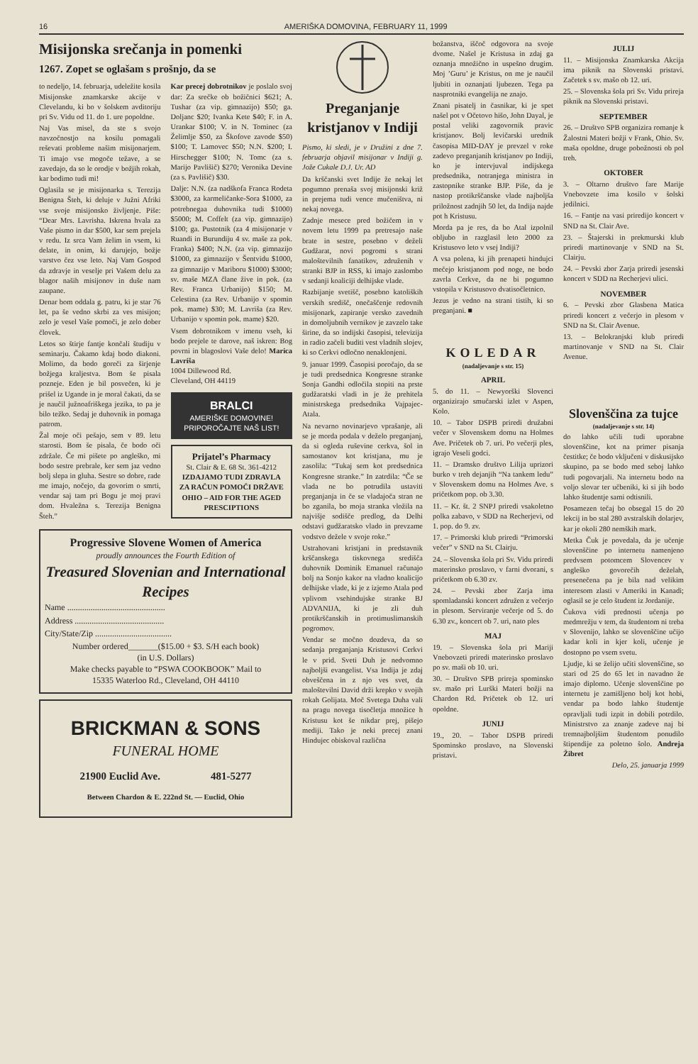16 AMERIŠKA DOMOVINA, FEBRUARY 11, 1999
Misijonska srečanja in pomenki
1267. Zopet se oglašam s prošnjo, da se
to nedeljo, 14. februarja, udeležite kosila Misijonske znamkarske akcije v Clevelandu, ki bo v šolskem avditoriju pri Sv. Vidu od 11. do 1. ure popoldne.
Naj Vas misel, da ste s svojo navzočnostjo na kosilu pomagali reševati probleme našim misijonarjem. Ti imajo vse mogoče težave, a se zavedajo, da so le orodje v božjih rokah, kar bodimo tudi mi!
Oglasila se je misijonarka s. Terezija Benigna Šteh, ki deluje v Južni Afriki vse svoje misijonsko življenje. Piše: “Dear Mrs. Lavrisha. Iskrena hvala za Vaše pismo in dar $500, kar sem prejela v redu. Iz srca Vam želim in vsem, ki delate, in onim, ki darujejo, božje varstvo čez vse leto. Naj Vam Gospod da zdravje in veselje pri Vašem delu za blagor naših misijonov in duše nam zaupane.
Denar bom oddala g. patru, ki je star 76 let, pa še vedno skrbi za ves misijon; zelo je vesel Vaše pomoči, je zelo dober človek.
Letos so štirje fantje končali študiju v seminarju. Čakamo kdaj bodo diakoni. Molimo, da bodo goreči za širjenje božjega kraljestva. Bom še pisala pozneje. Eden je bil posvečen, ki je prišel iz Ugande in je moral čakati, da se je naučil južnoafriškega jezika, to pa je bilo težko. Sedaj je duhovnik in pomaga patrom.
Žal moje oči pešajo, sem v 89. letu starosti. Bom še pisala, če bodo oči zdržale. Če mi pišete po angleško, mi bodo sestre prebrale, ker sem jaz vedno bolj slepa in gluha. Sestre so dobre, rade me imajo, nočejo, da govorim o smrti, vendar saj tam pri Bogu je moj pravi dom. Hvaležna s. Terezija Benigna Šteh.”
Kar precej dobrotnikov je poslalo svoj dar: Za srečke ob božičnici $621; A. Tushar (za vip. gimnazijo) $50; ga. Doljanc $20; Ivanka Kete $40; F. in A. Urankar $100; V. in N. Tominec (za Želimlje $50, za Škofove zavode $50) $100; T. Lamovec $50; N.N. $200; I. Hirschegger $100; N. Tomc (za s. Marijo Pavlišič) $270; Veronika Devine (za s. Pavlišič) $30.
Dalje: N.N. (za nadškofa Franca Rodeta $3000, za karmeličanke-Sora $1000, za potrebnegaa duhovnika tudi $1000) $5000; M. Coffelt (za vip. gimnazijo) $100; ga. Pustotnik (za 4 misijonarje v Ruandi in Burundiju 4 sv. maše za pok. Franka) $400; N.N. (za vip. gimnazijo $1000, za gimnazijo v Šentvidu $1000, za gimnazijo v Mariboru $1000) $3000; sv. maše MZA člane žive in pok. (za Rev. Franca Urbanijo) $150; M. Celestina (za Rev. Urbanijo v spomin pok. mame) $30; M. Lavriša (za Rev. Urbanijo v spomin pok. mame) $20.
Vsem dobrotnikom v imenu vseh, ki bodo prejele te darove, naš iskren: Bog povrni in blagoslovi Vaše delo! Marica Lavriša
1004 Dillewood Rd.
Cleveland, OH 44119
BRALCI
AMERIŠKE DOMOVINE!
PRIPOROČAJTE NAŠ LIST!
Prijatel’s Pharmacy
St. Clair & E. 68 St. 361-4212
IZDAJAMO TUDI ZDRAVLA ZA RAČUN POMOČI DRŽAVE OHIO – AID FOR THE AGED PRESCIPTIONS
Progressive Slovene Women of America
proudly announces the Fourth Edition of
Treasured Slovenian and International Recipes
Name ..............................................
Address ..........................................
City/State/Zip ....................................
Number ordered_______($15.00 + $3. S/H each book)
(in U.S. Dollars)
Make checks payable to “PSWA COOKBOOK” Mail to
15335 Waterloo Rd., Cleveland, OH 44110
BRICKMAN & SONS
FUNERAL HOME
21900 Euclid Ave. 481-5277
Between Chardon & E. 222nd St. — Euclid, Ohio
Preganjanje kristjanov v Indiji
Pismo, ki sledi, je v Družini z dne 7. februarja objavil misijonar v Indiji g. Jože Cukale D.J. Ur. AD
Da krščanski svet Indije že nekaj let pogumno prenaša svoj misijonski križ in prejema tudi vence mučeništva, ni nekaj novega.
Zadnje mesece pred božičem in v novem letu 1999 pa pretresajo naše brate in sestre, posebno v deželi Gudžarat, novi pogromi s strani maloštevilnih fanatikov, združenih v stranki BJP in RSS, ki imajo zaslombo v sedanji koaliciji delhijske vlade.
Razbijanje svetišč, posebno katoliških verskih središč, onečaščenje redovnih misijonark, zapiranje versko zavednih in domoljubnih vernikov je zavzelo take širine, da so indijski časopisi, televizija in radio začeli buditi vest vladnih slojev, ki so Cerkvi odločno nenaklonjeni.
9. januar 1999. Časopisi poročajo, da se je tudi predsednica Kongresne stranke Sonja Gandhi odločila stopiti na prste gudžaratski vladi in je že prehitela ministrskega predsednika Vajpajec-Atala.
Na nevarno novinarjevo vprašanje, ali se je morda podala v deželo preganjanj, da si ogleda ruševine cerkva, šol in samostanov kot kristjana, mu je zasolila: “Tukaj sem kot predsednica Kongresne stranke.” In zatrdila: “Če se vlada ne bo potrudila ustaviti preganjanja in če se vladajoča stran ne bo zganila, bo moja stranka vložila na najvišje sodišče predlog, da Delhi odstavi gudžaratsko vlado in prevzame vodstvo dežele v svoje roke.”
Ustrahovani kristjani in predstavnik krščanskega tiskovnega središča duhovnik Dominik Emanuel računajo bolj na Sonjo kakor na vladno koalicijo delhijske vlade, ki je z izjemo Atala pod vplivom vsehindujske stranke BJ ADVANIJA, ki je zli duh protikrščanskih in protimuslimanskih pogromov.
Vendar se močno dozdeva, da so sedanja preganjanja Kristusovi Cerkvi le v prid. Sveti Duh je nedvomno najboljši evangelist. Vsa Indija je zdaj obveščena in z njo ves svet, da maloštevilni David drži krepko v svojih rokah Golijata. Moč Svetega Duha vali na pragu novega tisočletja množice h Kristusu kot še nikdar prej, pišejo mediji. Tako je neki precej znani Hindujec obiskoval različna
božanstva, iščoč odgovora na svoje dvome. Našel je Kristusa in zdaj ga oznanja množično in uspešno drugim. Moj ’Guru’ je Kristus, on me je naučil ljubiti in oznanjati ljubezen. Tega pa nasprotniki evangelija ne znajo.
Znani pisatelj in časnikar, ki je spet našel pot v Očetovo hišo, John Dayal, je postal veliki zagovornik pravic kristjanov. Bolj levičarski urednik časopisa MID-DAY je prevzel v roke zadevo preganjanih kristjanov po Indiji, ko je intervjuval indijskega predsednika, notranjega ministra in zastopnike stranke BJP. Piše, da je nastop protikrščanske vlade najboljša priložnost zadnjih 50 let, da Indija najde pot h Kristusu.
Morda pa je res, da bo Atal izpolnil obljubo in razglasil leto 2000 za Kristusovo leto v vsej Indiji?
A vsa polena, ki jih prenapeti hindujci mečejo kristjanom pod noge, ne bodo zavrla Cerkve, da ne bi pogumno vstopila v Kristusovo dvatisočletnico.
Jezus je vedno na strani tistih, ki so preganjani. ■
KOLEDAR
(nadaljevanje s str. 15)
APRIL
5. do 11. – Newyorški Slovenci organizirajo smučarski izlet v Aspen, Kolo.
10. – Tabor DSPB priredi družabni večer v Slovenskem domu na Holmes Ave. Pričetek ob 7. uri. Po večerji ples, igrajo Veseli godci.
11. – Dramsko društvo Lilija uprizori burko v treh dejanjih “Na tankem ledu” v Slovenskem domu na Holmes Ave. s pričetkom pop. ob 3.30.
11. – Kr. št. 2 SNPJ priredi vsakoletno polka zabavo, v SDD na Recherjevi, od 1. pop. do 9. zv.
17. – Primorski klub priredi “Primorski večer” v SND na St. Clairju.
24. – Slovenska šola pri Sv. Vidu priredi materinsko proslavo, v farni dvorani, s pričetkom ob 6.30 zv.
24. – Pevski zbor Zarja ima spomladanski koncert združen z večerjo in plesom. Serviranje večerje od 5. do 6.30 zv., koncert ob 7. uri, nato ples
MAJ
19. – Slovenska šola pri Mariji Vnebovzeti priredi materinsko proslavo po sv. maši ob 10. uri.
30. – Društvo SPB prireja spominsko sv. mašo pri Lurški Materi božji na Chardon Rd. Pričetek ob 12. uri opoldne.
JUNIJ
19., 20. – Tabor DSPB priredi Spominsko proslavo, na Slovenski pristavi.
JULIJ
11. – Misijonska Znamkarska Akcija ima piknik na Slovenski pristavi. Začetek s sv. mašo ob 12. uri.
25. – Slovenska šola pri Sv. Vidu prireja piknik na Slovenski pristavi.
SEPTEMBER
26. – Društvo SPB organizira romanje k Žalostni Materi božji v Frank, Ohio. Sv. maša opoldne, druge pobožnosti ob pol treh.
OKTOBER
3. – Oltarno društvo fare Marije Vnebovzete ima kosilo v šolski jedilnici.
16. – Fantje na vasi prirediјo koncert v SND na St. Clair Ave.
23. – Štajerski in prekmurski klub priredi martinovanje v SND na St. Clairju.
24. – Pevski zbor Zarja priredi jesenski koncert v SDD na Recherjevi ulici.
NOVEMBER
6. – Pevski zbor Glasbena Matica priredi koncert z večerjo in plesom v SND na St. Clair Avenue.
13. – Belokranjski klub priredi martinovanje v SND na St. Clair Avenue.
Slovenščina za tujce
(nadaljevanje s str. 14)
do lahko učili tudi uporabne slovenščine, kot na primer pisanja čestitke; če bodo vključeni v diskusijsko skupino, pa se bodo med seboj lahko tudi pogovarjali. Na internetu bodo na voljo slovar ter učbeniki, ki si jih bodo lahko študentje sami odtisnili.
Posamezen tečaj bo obsegal 15 do 20 lekcij in bo stal 280 avstralskih dolarjev, kar je okoli 280 nemških mark.
Metka Čuk je povedala, da je učenje slovenščine po internetu namenjeno predvsem potomcem Slovencev v angleško govorečih deželah, presenečena pa je bila nad velikim interesom zlasti v Ameriki in Kanadi; oglasil se je celo študent iz Jordanije.
Čukova vidi prednosti učenja po medmrežju v tem, da študentom ni treba v Slovenijo, lahko se slovenščine učijo kadar koli in kjer koli, učenje je dostopno po vsem svetu.
Ljudje, ki se želijo učiti slovenščine, so stari od 25 do 65 let in navadno že imajo diplomo. Učenje slovenščine po internetu je zamišljeno bolj kot hobi, vendar pa bodo lahko študentje opravljali tudi izpit in dobili potrdilo. Ministrstvo za znanje zadeve naj bi tremnajboljšim študentom ponudilo štipendije za poletno šolo. Andreja Žibret
Delo, 25. januarja 1999